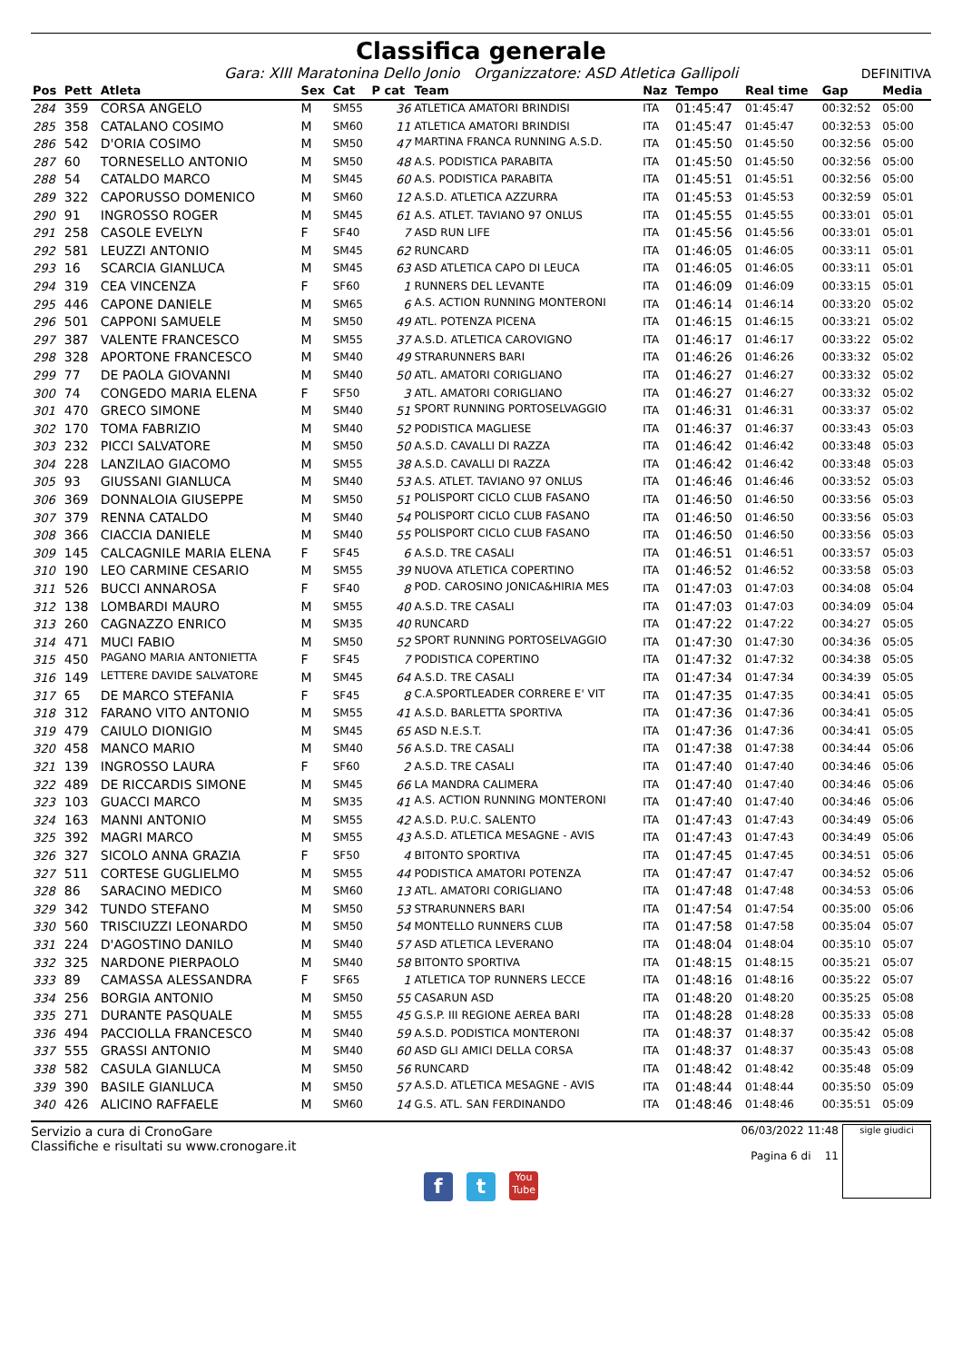Classifica generale
Gara: XIII Maratonina Dello Jonio Organizzatore: ASD Atletica Gallipoli DEFINITIVA
| Pos | Pett | Atleta | Sex | Cat | P cat | Team | Naz | Tempo | Real time | Gap | Media |
| --- | --- | --- | --- | --- | --- | --- | --- | --- | --- | --- | --- |
| 284 | 359 | CORSA ANGELO | M | SM55 | 36 | ATLETICA AMATORI BRINDISI | ITA | 01:45:47 | 01:45:47 | 00:32:52 | 05:00 |
| 285 | 358 | CATALANO COSIMO | M | SM60 | 11 | ATLETICA AMATORI BRINDISI | ITA | 01:45:47 | 01:45:47 | 00:32:53 | 05:00 |
| 286 | 542 | D'ORIA COSIMO | M | SM50 | 47 | MARTINA FRANCA RUNNING A.S.D. | ITA | 01:45:50 | 01:45:50 | 00:32:56 | 05:00 |
| 287 | 60 | TORNESELLO ANTONIO | M | SM50 | 48 | A.S. PODISTICA PARABITA | ITA | 01:45:50 | 01:45:50 | 00:32:56 | 05:00 |
| 288 | 54 | CATALDO MARCO | M | SM45 | 60 | A.S. PODISTICA PARABITA | ITA | 01:45:51 | 01:45:51 | 00:32:56 | 05:00 |
| 289 | 322 | CAPORUSSO DOMENICO | M | SM60 | 12 | A.S.D. ATLETICA AZZURRA | ITA | 01:45:53 | 01:45:53 | 00:32:59 | 05:01 |
| 290 | 91 | INGROSSO ROGER | M | SM45 | 61 | A.S. ATLET. TAVIANO 97 ONLUS | ITA | 01:45:55 | 01:45:55 | 00:33:01 | 05:01 |
| 291 | 258 | CASOLE EVELYN | F | SF40 | 7 | ASD RUN LIFE | ITA | 01:45:56 | 01:45:56 | 00:33:01 | 05:01 |
| 292 | 581 | LEUZZI ANTONIO | M | SM45 | 62 | RUNCARD | ITA | 01:46:05 | 01:46:05 | 00:33:11 | 05:01 |
| 293 | 16 | SCARCIA GIANLUCA | M | SM45 | 63 | ASD ATLETICA CAPO DI LEUCA | ITA | 01:46:05 | 01:46:05 | 00:33:11 | 05:01 |
| 294 | 319 | CEA VINCENZA | F | SF60 | 1 | RUNNERS DEL LEVANTE | ITA | 01:46:09 | 01:46:09 | 00:33:15 | 05:01 |
| 295 | 446 | CAPONE DANIELE | M | SM65 | 6 | A.S. ACTION RUNNING MONTERONI | ITA | 01:46:14 | 01:46:14 | 00:33:20 | 05:02 |
| 296 | 501 | CAPPONI SAMUELE | M | SM50 | 49 | ATL. POTENZA PICENA | ITA | 01:46:15 | 01:46:15 | 00:33:21 | 05:02 |
| 297 | 387 | VALENTE FRANCESCO | M | SM55 | 37 | A.S.D. ATLETICA CAROVIGNO | ITA | 01:46:17 | 01:46:17 | 00:33:22 | 05:02 |
| 298 | 328 | APORTONE FRANCESCO | M | SM40 | 49 | STRARUNNERS BARI | ITA | 01:46:26 | 01:46:26 | 00:33:32 | 05:02 |
| 299 | 77 | DE PAOLA GIOVANNI | M | SM40 | 50 | ATL. AMATORI CORIGLIANO | ITA | 01:46:27 | 01:46:27 | 00:33:32 | 05:02 |
| 300 | 74 | CONGEDO MARIA ELENA | F | SF50 | 3 | ATL. AMATORI CORIGLIANO | ITA | 01:46:27 | 01:46:27 | 00:33:32 | 05:02 |
| 301 | 470 | GRECO SIMONE | M | SM40 | 51 | SPORT RUNNING PORTOSELVAGGIO | ITA | 01:46:31 | 01:46:31 | 00:33:37 | 05:02 |
| 302 | 170 | TOMA FABRIZIO | M | SM40 | 52 | PODISTICA MAGLIESE | ITA | 01:46:37 | 01:46:37 | 00:33:43 | 05:03 |
| 303 | 232 | PICCI SALVATORE | M | SM50 | 50 | A.S.D. CAVALLI DI RAZZA | ITA | 01:46:42 | 01:46:42 | 00:33:48 | 05:03 |
| 304 | 228 | LANZILAO GIACOMO | M | SM55 | 38 | A.S.D. CAVALLI DI RAZZA | ITA | 01:46:42 | 01:46:42 | 00:33:48 | 05:03 |
| 305 | 93 | GIUSSANI GIANLUCA | M | SM40 | 53 | A.S. ATLET. TAVIANO 97 ONLUS | ITA | 01:46:46 | 01:46:46 | 00:33:52 | 05:03 |
| 306 | 369 | DONNALOIA GIUSEPPE | M | SM50 | 51 | POLISPORT CICLO CLUB FASANO | ITA | 01:46:50 | 01:46:50 | 00:33:56 | 05:03 |
| 307 | 379 | RENNA CATALDO | M | SM40 | 54 | POLISPORT CICLO CLUB FASANO | ITA | 01:46:50 | 01:46:50 | 00:33:56 | 05:03 |
| 308 | 366 | CIACCIA DANIELE | M | SM40 | 55 | POLISPORT CICLO CLUB FASANO | ITA | 01:46:50 | 01:46:50 | 00:33:56 | 05:03 |
| 309 | 145 | CALCAGNILE MARIA ELENA | F | SF45 | 6 | A.S.D. TRE CASALI | ITA | 01:46:51 | 01:46:51 | 00:33:57 | 05:03 |
| 310 | 190 | LEO CARMINE CESARIO | M | SM55 | 39 | NUOVA ATLETICA COPERTINO | ITA | 01:46:52 | 01:46:52 | 00:33:58 | 05:03 |
| 311 | 526 | BUCCI ANNAROSA | F | SF40 | 8 | POD. CAROSINO JONICA&HIRIA MES | ITA | 01:47:03 | 01:47:03 | 00:34:08 | 05:04 |
| 312 | 138 | LOMBARDI MAURO | M | SM55 | 40 | A.S.D. TRE CASALI | ITA | 01:47:03 | 01:47:03 | 00:34:09 | 05:04 |
| 313 | 260 | CAGNAZZO ENRICO | M | SM35 | 40 | RUNCARD | ITA | 01:47:22 | 01:47:22 | 00:34:27 | 05:05 |
| 314 | 471 | MUCI FABIO | M | SM50 | 52 | SPORT RUNNING PORTOSELVAGGIO | ITA | 01:47:30 | 01:47:30 | 00:34:36 | 05:05 |
| 315 | 450 | PAGANO MARIA ANTONIETTA | F | SF45 | 7 | PODISTICA COPERTINO | ITA | 01:47:32 | 01:47:32 | 00:34:38 | 05:05 |
| 316 | 149 | LETTERE DAVIDE SALVATORE | M | SM45 | 64 | A.S.D. TRE CASALI | ITA | 01:47:34 | 01:47:34 | 00:34:39 | 05:05 |
| 317 | 65 | DE MARCO STEFANIA | F | SF45 | 8 | C.A.SPORTLEADER CORRERE E' VIT | ITA | 01:47:35 | 01:47:35 | 00:34:41 | 05:05 |
| 318 | 312 | FARANO VITO ANTONIO | M | SM55 | 41 | A.S.D. BARLETTA SPORTIVA | ITA | 01:47:36 | 01:47:36 | 00:34:41 | 05:05 |
| 319 | 479 | CAIULO DIONIGIO | M | SM45 | 65 | ASD N.E.S.T. | ITA | 01:47:36 | 01:47:36 | 00:34:41 | 05:05 |
| 320 | 458 | MANCO MARIO | M | SM40 | 56 | A.S.D. TRE CASALI | ITA | 01:47:38 | 01:47:38 | 00:34:44 | 05:06 |
| 321 | 139 | INGROSSO LAURA | F | SF60 | 2 | A.S.D. TRE CASALI | ITA | 01:47:40 | 01:47:40 | 00:34:46 | 05:06 |
| 322 | 489 | DE RICCARDIS SIMONE | M | SM45 | 66 | LA MANDRA CALIMERA | ITA | 01:47:40 | 01:47:40 | 00:34:46 | 05:06 |
| 323 | 103 | GUACCI MARCO | M | SM35 | 41 | A.S. ACTION RUNNING MONTERONI | ITA | 01:47:40 | 01:47:40 | 00:34:46 | 05:06 |
| 324 | 163 | MANNI ANTONIO | M | SM55 | 42 | A.S.D. P.U.C. SALENTO | ITA | 01:47:43 | 01:47:43 | 00:34:49 | 05:06 |
| 325 | 392 | MAGRI MARCO | M | SM55 | 43 | A.S.D. ATLETICA MESAGNE - AVIS | ITA | 01:47:43 | 01:47:43 | 00:34:49 | 05:06 |
| 326 | 327 | SICOLO ANNA GRAZIA | F | SF50 | 4 | BITONTO SPORTIVA | ITA | 01:47:45 | 01:47:45 | 00:34:51 | 05:06 |
| 327 | 511 | CORTESE GUGLIELMO | M | SM55 | 44 | PODISTICA AMATORI POTENZA | ITA | 01:47:47 | 01:47:47 | 00:34:52 | 05:06 |
| 328 | 86 | SARACINO MEDICO | M | SM60 | 13 | ATL. AMATORI CORIGLIANO | ITA | 01:47:48 | 01:47:48 | 00:34:53 | 05:06 |
| 329 | 342 | TUNDO STEFANO | M | SM50 | 53 | STRARUNNERS BARI | ITA | 01:47:54 | 01:47:54 | 00:35:00 | 05:06 |
| 330 | 560 | TRISCIUZZI LEONARDO | M | SM50 | 54 | MONTELLO RUNNERS CLUB | ITA | 01:47:58 | 01:47:58 | 00:35:04 | 05:07 |
| 331 | 224 | D'AGOSTINO DANILO | M | SM40 | 57 | ASD ATLETICA LEVERANO | ITA | 01:48:04 | 01:48:04 | 00:35:10 | 05:07 |
| 332 | 325 | NARDONE PIERPAOLO | M | SM40 | 58 | BITONTO SPORTIVA | ITA | 01:48:15 | 01:48:15 | 00:35:21 | 05:07 |
| 333 | 89 | CAMASSA ALESSANDRA | F | SF65 | 1 | ATLETICA TOP RUNNERS LECCE | ITA | 01:48:16 | 01:48:16 | 00:35:22 | 05:07 |
| 334 | 256 | BORGIA ANTONIO | M | SM50 | 55 | CASARUN ASD | ITA | 01:48:20 | 01:48:20 | 00:35:25 | 05:08 |
| 335 | 271 | DURANTE PASQUALE | M | SM55 | 45 | G.S.P. III REGIONE AEREA BARI | ITA | 01:48:28 | 01:48:28 | 00:35:33 | 05:08 |
| 336 | 494 | PACCIOLLA FRANCESCO | M | SM40 | 59 | A.S.D. PODISTICA MONTERONI | ITA | 01:48:37 | 01:48:37 | 00:35:42 | 05:08 |
| 337 | 555 | GRASSI ANTONIO | M | SM40 | 60 | ASD GLI AMICI DELLA CORSA | ITA | 01:48:37 | 01:48:37 | 00:35:43 | 05:08 |
| 338 | 582 | CASULA GIANLUCA | M | SM50 | 56 | RUNCARD | ITA | 01:48:42 | 01:48:42 | 00:35:48 | 05:09 |
| 339 | 390 | BASILE GIANLUCA | M | SM50 | 57 | A.S.D. ATLETICA MESAGNE - AVIS | ITA | 01:48:44 | 01:48:44 | 00:35:50 | 05:09 |
| 340 | 426 | ALICINO RAFFAELE | M | SM60 | 14 | G.S. ATL. SAN FERDINANDO | ITA | 01:48:46 | 01:48:46 | 00:35:51 | 05:09 |
Servizio a cura di CronoGare
Classifiche e risultati su www.cronogare.it
06/03/2022 11:48
Pagina 6 di 11
sigle giudici
f t You Tube